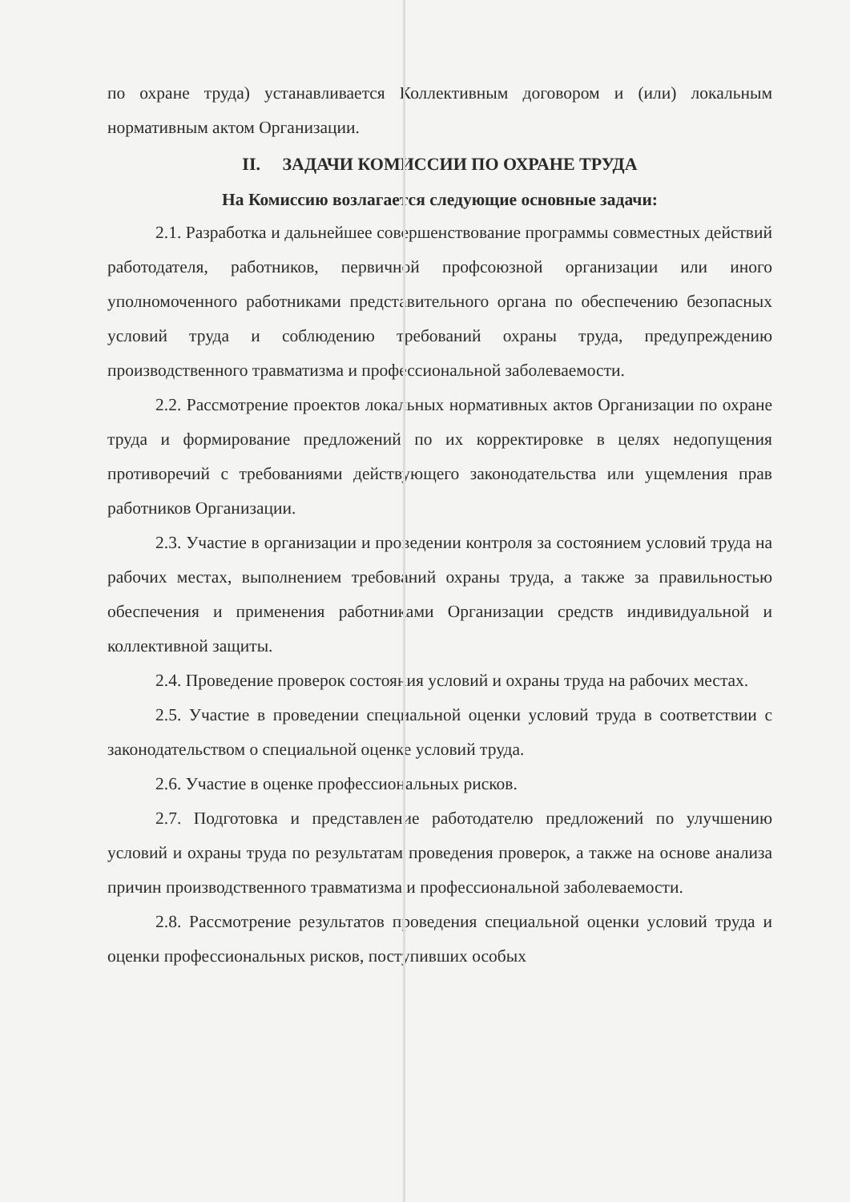по охране труда) устанавливается Коллективным договором и (или) локальным нормативным актом Организации.
II. ЗАДАЧИ КОМИССИИ ПО ОХРАНЕ ТРУДА
На Комиссию возлагается следующие основные задачи:
2.1. Разработка и дальнейшее совершенствование программы совместных действий работодателя, работников, первичной профсоюзной организации или иного уполномоченного работниками представительного органа по обеспечению безопасных условий труда и соблюдению требований охраны труда, предупреждению производственного травматизма и профессиональной заболеваемости.
2.2. Рассмотрение проектов локальных нормативных актов Организации по охране труда и формирование предложений по их корректировке в целях недопущения противоречий с требованиями действующего законодательства или ущемления прав работников Организации.
2.3. Участие в организации и проведении контроля за состоянием условий труда на рабочих местах, выполнением требований охраны труда, а также за правильностью обеспечения и применения работниками Организации средств индивидуальной и коллективной защиты.
2.4. Проведение проверок состояния условий и охраны труда на рабочих местах.
2.5. Участие в проведении специальной оценки условий труда в соответствии с законодательством о специальной оценке условий труда.
2.6. Участие в оценке профессиональных рисков.
2.7. Подготовка и представление работодателю предложений по улучшению условий и охраны труда по результатам проведения проверок, а также на основе анализа причин производственного травматизма и профессиональной заболеваемости.
2.8. Рассмотрение результатов проведения специальной оценки условий труда и оценки профессиональных рисков, поступивших особых